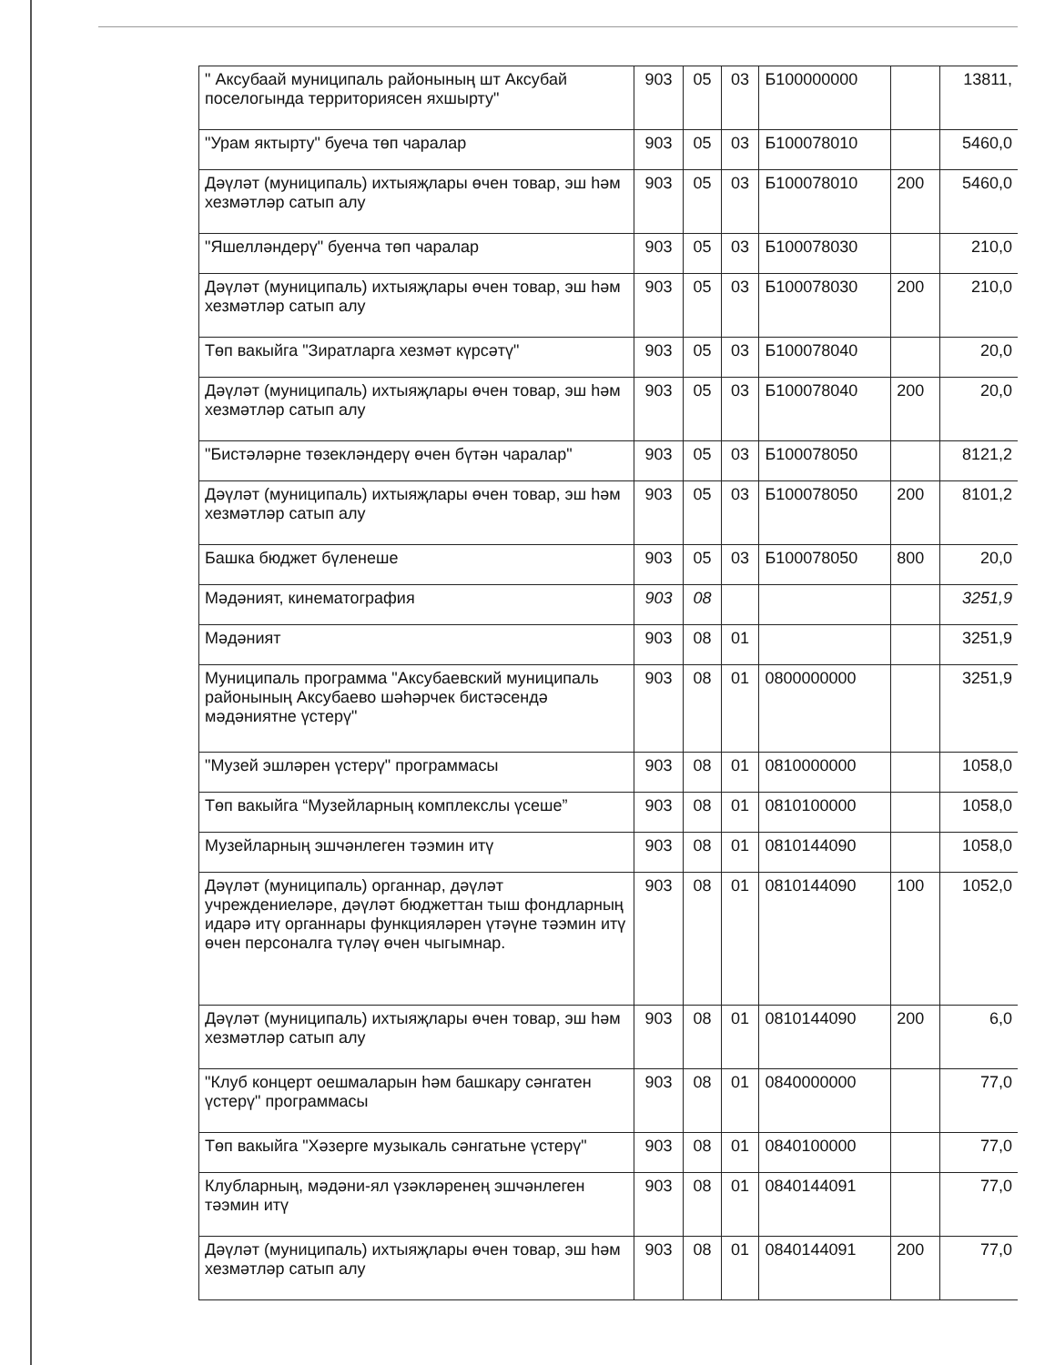| " Аксубаай муниципаль районының шт Аксубай поселогында территориясен яхшырту" | 903 | 05 | 03 | Б100000000 | | 13811, |
| "Урам яктырту" буеча төп чаралар | 903 | 05 | 03 | Б100078010 | | 5460,0 |
| Дәүләт (муниципаль) ихтыяҗлары өчен товар, эш һәм хезмәтләр сатып алу | 903 | 05 | 03 | Б100078010 | 200 | 5460,0 |
| "Яшелләндерү" буенча төп чаралар | 903 | 05 | 03 | Б100078030 | | 210,0 |
| Дәүләт (муниципаль) ихтыяҗлары өчен товар, эш һәм хезмәтләр сатып алу | 903 | 05 | 03 | Б100078030 | 200 | 210,0 |
| Төп вакыйга "Зиратларга хезмәт күрсәтү" | 903 | 05 | 03 | Б100078040 | | 20,0 |
| Дәүләт (муниципаль) ихтыяҗлары өчен товар, эш һәм хезмәтләр сатып алу | 903 | 05 | 03 | Б100078040 | 200 | 20,0 |
| "Бистәләрне төзекләндерү өчен бүтән чаралар" | 903 | 05 | 03 | Б100078050 | | 8121,2 |
| Дәүләт (муниципаль) ихтыяҗлары өчен товар, эш һәм хезмәтләр сатып алу | 903 | 05 | 03 | Б100078050 | 200 | 8101,2 |
| Башка бюджет бүленеше | 903 | 05 | 03 | Б100078050 | 800 | 20,0 |
| Мәдәният, кинематография | 903 | 08 | | | | 3251,9 |
| Мәдәният | 903 | 08 | 01 | | | 3251,9 |
| Муниципаль программа "Аксубаевский муниципаль районының Аксубаево шәһәрчек бистәсендә мәдәниятне үстерү" | 903 | 08 | 01 | 0800000000 | | 3251,9 |
| "Музей эшләрен үстерү" программасы | 903 | 08 | 01 | 0810000000 | | 1058,0 |
| Төп вакыйга “Музейларның комплекслы үсеше” | 903 | 08 | 01 | 0810100000 | | 1058,0 |
| Музейларның эшчәнлеген тәэмин итү | 903 | 08 | 01 | 0810144090 | | 1058,0 |
| Дәүләт (муниципаль) органнар, дәүләт учреждениеләре, дәүләт бюджеттан тыш фондларның идарә итү органнары функцияләрен үтәүне тәэмин итү өчен персоналга түләү өчен чыгымнар. | 903 | 08 | 01 | 0810144090 | 100 | 1052,0 |
| Дәүләт (муниципаль) ихтыяҗлары өчен товар, эш һәм хезмәтләр сатып алу | 903 | 08 | 01 | 0810144090 | 200 | 6,0 |
| "Клуб концерт оешмаларын һәм башкару сәнгатен үстерү" программасы | 903 | 08 | 01 | 0840000000 | | 77,0 |
| Төп вакыйга "Хәзерге музыкаль сәнгатьне үстерү" | 903 | 08 | 01 | 0840100000 | | 77,0 |
| Клубларның, мәдәни-ял үзәкләренең эшчәнлеген тәэмин итү | 903 | 08 | 01 | 0840144091 | | 77,0 |
| Дәүләт (муниципаль) ихтыяҗлары өчен товар, эш һәм хезмәтләр сатып алу | 903 | 08 | 01 | 0840144091 | 200 | 77,0 |